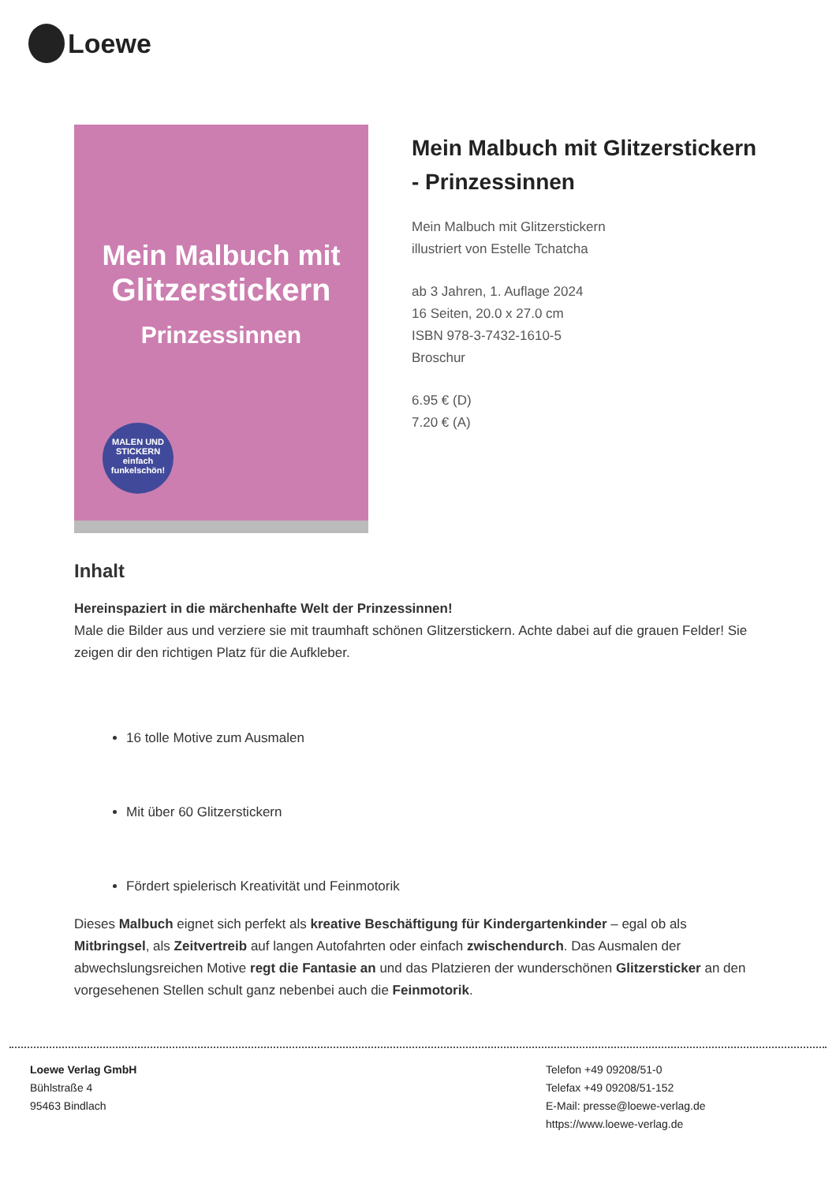Loewe
Mein Malbuch mit
Glitzerstickern
Prinzessinnen
MALEN UND STICKERN einfach funkelschön!
Mein Malbuch mit Glitzerstickern - Prinzessinnen
Mein Malbuch mit Glitzerstickern
illustriert von Estelle Tchatcha
ab 3 Jahren, 1. Auflage 2024
16 Seiten, 20.0 x 27.0 cm
ISBN 978-3-7432-1610-5
Broschur
6.95 € (D)
7.20 € (A)
Inhalt
Hereinspaziert in die märchenhafte Welt der Prinzessinnen!
Male die Bilder aus und verziere sie mit traumhaft schönen Glitzerstickern. Achte dabei auf die grauen Felder! Sie zeigen dir den richtigen Platz für die Aufkleber.
16 tolle Motive zum Ausmalen
Mit über 60 Glitzerstickern
Fördert spielerisch Kreativität und Feinmotorik
Dieses Malbuch eignet sich perfekt als kreative Beschäftigung für Kindergartenkinder – egal ob als Mitbringsel, als Zeitvertreib auf langen Autofahrten oder einfach zwischendurch. Das Ausmalen der abwechslungsreichen Motive regt die Fantasie an und das Platzieren der wunderschönen Glitzersticker an den vorgesehenen Stellen schult ganz nebenbei auch die Feinmotorik.
Loewe Verlag GmbH
Bühlstraße 4
95463 Bindlach
Telefon +49 09208/51-0
Telefax +49 09208/51-152
E-Mail: presse@loewe-verlag.de
https://www.loewe-verlag.de